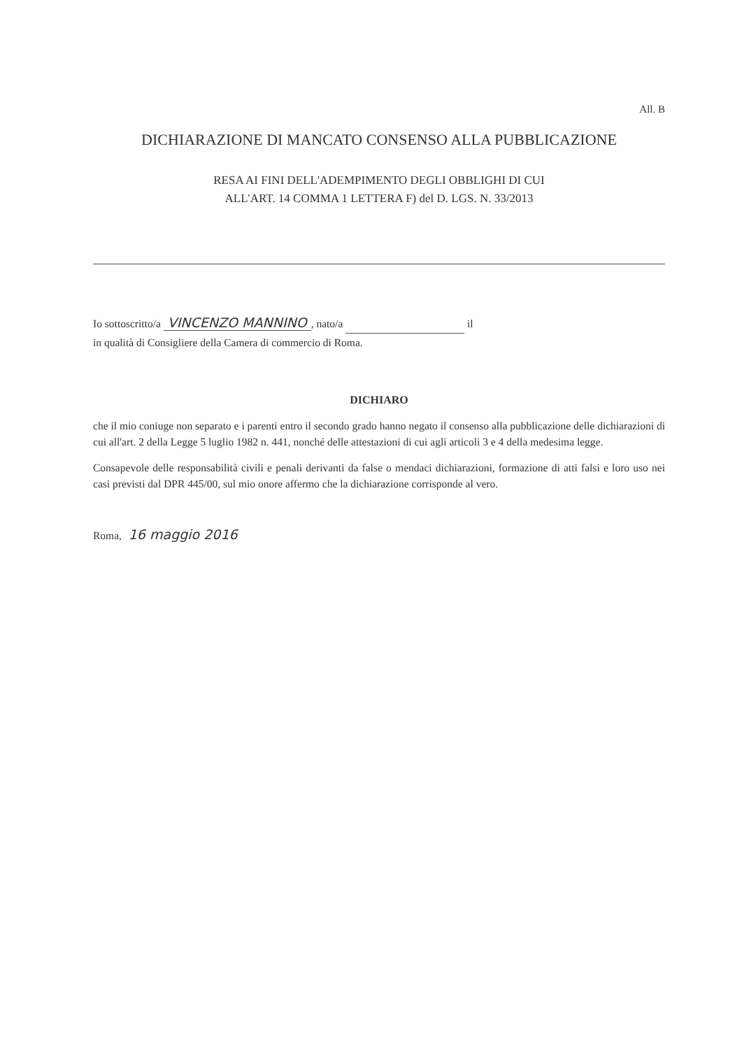All. B
DICHIARAZIONE DI MANCATO CONSENSO ALLA PUBBLICAZIONE
RESA AI FINI DELL'ADEMPIMENTO DEGLI OBBLIGHI DI CUI
ALL'ART. 14 COMMA 1 LETTERA F) del D. LGS. N. 33/2013
Io sottoscritto/a VINCENZO MANNINO, nato/a il
in qualità di Consigliere della Camera di commercio di Roma.
DICHIARO
che il mio coniuge non separato e i parenti entro il secondo grado hanno negato il consenso alla pubblicazione delle dichiarazioni di cui all'art. 2 della Legge 5 luglio 1982 n. 441, nonché delle attestazioni di cui agli articoli 3 e 4 della medesima legge.
Consapevole delle responsabilità civili e penali derivanti da false o mendaci dichiarazioni, formazione di atti falsi e loro uso nei casi previsti dal DPR 445/00, sul mio onore affermo che la dichiarazione corrisponde al vero.
Roma, 16 maggio 2016